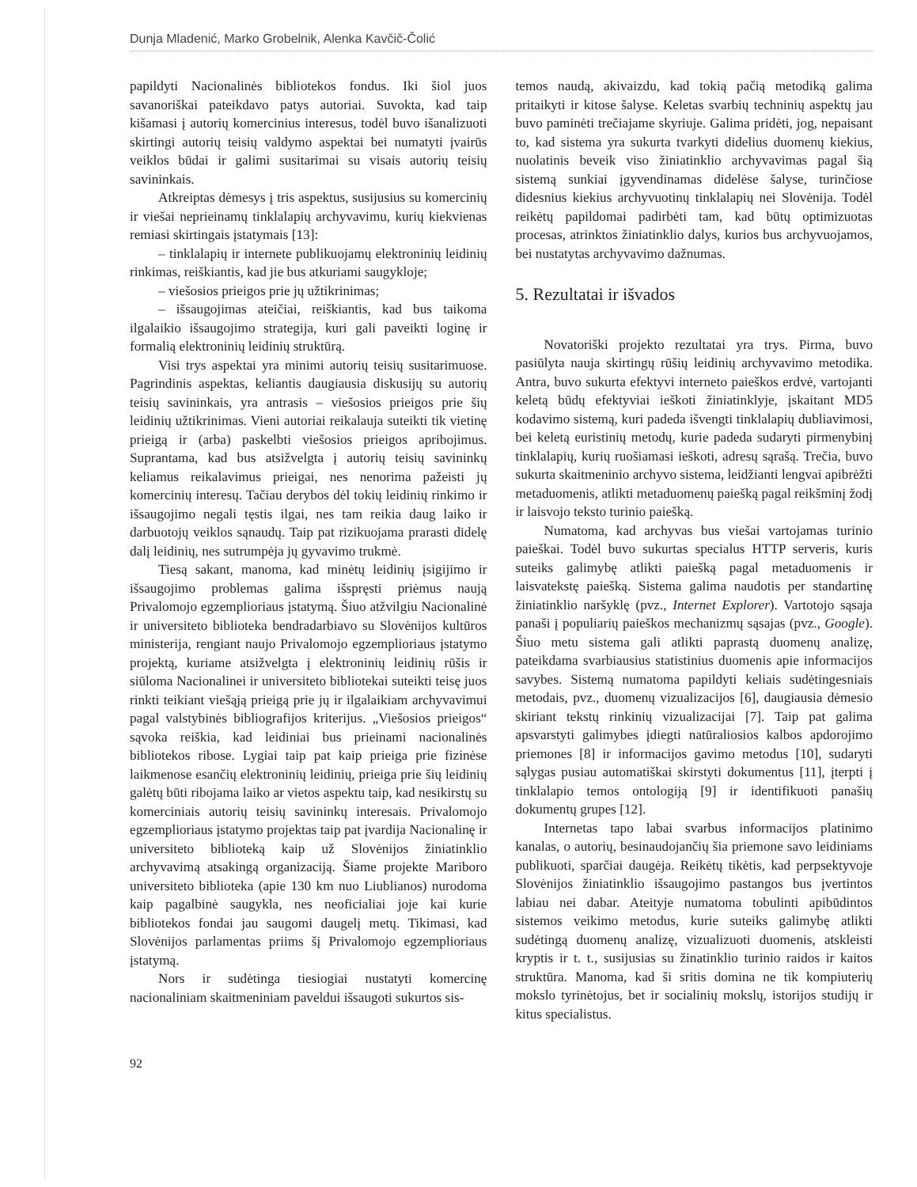Dunja Mladenić, Marko Grobelnik, Alenka Kavčič-Čolić
papildyti Nacionalinės bibliotekos fondus. Iki šiol juos savanoriškai pateikdavo patys autoriai. Suvokta, kad taip kišamasi į autorių komercinius interesus, todėl buvo išanalizuoti skirtingi autorių teisių valdymo aspektai bei numatyti įvairūs veiklos būdai ir galimi susitarimai su visais autorių teisių savininkais.
Atkreiptas dėmesys į tris aspektus, susijusius su komercinių ir viešai neprieinamų tinklalapių archyvavimu, kurių kiekvienas remiasi skirtingais įstatymais [13]:
– tinklalapių ir internete publikuojamų elektroninių leidinių rinkimas, reiškiantis, kad jie bus atkuriami saugykloje;
– viešosios prieigos prie jų užtikrinimas;
– išsaugojimas ateičiai, reiškiantis, kad bus taikoma ilgalaikio išsaugojimo strategija, kuri gali paveikti loginę ir formalią elektroninių leidinių struktūrą.
Visi trys aspektai yra minimi autorių teisių susitarimuose. Pagrindinis aspektas, keliantis daugiausia diskusijų su autorių teisių savininkais, yra antrasis – viešosios prieigos prie šių leidinių užtikrinimas. Vieni autoriai reikalauja suteikti tik vietinę prieigą ir (arba) paskelbti viešosios prieigos apribojimus. Suprantama, kad bus atsižvelgta į autorių teisių savininkų keliamus reikalavimus prieigai, nes nenorima pažeisti jų komercinių interesų. Tačiau derybos dėl tokių leidinių rinkimo ir išsaugojimo negali tęstis ilgai, nes tam reikia daug laiko ir darbuotojų veiklos sąnaudų. Taip pat rizikuojama prarasti didelę dalį leidinių, nes sutrumpėja jų gyvavimo trukmė.
Tiesą sakant, manoma, kad minėtų leidinių įsigijimo ir išsaugojimo problemas galima išspręsti priėmus naują Privalomojo egzemplioriaus įstatymą. Šiuo atžvilgiu Nacionalinė ir universiteto biblioteka bendradarbiavo su Slovėnijos kultūros ministerija, rengiant naujo Privalomojo egzemplioriaus įstatymo projektą, kuriame atsižvelgta į elektroninių leidinių rūšis ir siūloma Nacionalinei ir universiteto bibliotekai suteikti teisę juos rinkti teikiant viešąją prieigą prie jų ir ilgalaikiam archyvavimui pagal valstybinės bibliografijos kriterijus. „Viešosios prieigos“ sąvoka reiškia, kad leidiniai bus prieinami nacionalinės bibliotekos ribose. Lygiai taip pat kaip prieiga prie fizinėse laikmenose esančių elektroninių leidinių, prieiga prie šių leidinių galėtų būti ribojama laiko ar vietos aspektu taip, kad nesikirstų su komerciniais autorių teisių savininkų interesais. Privalomojo egzemplioriaus įstatymo projektas taip pat įvardija Nacionalinę ir universiteto biblioteką kaip už Slovėnijos žiniatinklio archyvavimą atsakingą organizaciją. Šiame projekte Mariboro universiteto biblioteka (apie 130 km nuo Liublianos) nurodoma kaip pagalbinė saugykla, nes neoficialiai joje kai kurie bibliotekos fondai jau saugomi daugelį metų. Tikimasi, kad Slovėnijos parlamentas priims šį Privalomojo egzemplioriaus įstatymą.
Nors ir sudėtinga tiesiogiai nustatyti komercinę nacionaliniam skaitmeniniam paveldui išsaugoti sukurtos sis-
92
temos naudą, akivaizdu, kad tokią pačią metodiką galima pritaikyti ir kitose šalyse. Keletas svarbių techninių aspektų jau buvo paminėti trečiajame skyriuje. Galima pridėti, jog, nepaisant to, kad sistema yra sukurta tvarkyti didelius duomenų kiekius, nuolatinis beveik viso žiniatinklio archyvavimas pagal šią sistemą sunkiai įgyvendinamas didelėse šalyse, turinčiose didesnius kiekius archyvuotinų tinklalapių nei Slovėnija. Todėl reikėtų papildomai padirbėti tam, kad būtų optimizuotas procesas, atrinktos žiniatinklio dalys, kurios bus archyvuojamos, bei nustatytas archyvavimo dažnumas.
5. Rezultatai ir išvados
Novatoriški projekto rezultatai yra trys. Pirma, buvo pasiūlyta nauja skirtingų rūšių leidinių archyvavimo metodika. Antra, buvo sukurta efektyvi interneto paieškos erdvė, vartojanti keletą būdų efektyviai ieškoti žiniatinklyje, įskaitant MD5 kodavimo sistemą, kuri padeda išvengti tinklalapių dubliavimosi, bei keletą euristinių metodų, kurie padeda sudaryti pirmenybinį tinklalapių, kurių ruošiamasi ieškoti, adresų sąrašą. Trečia, buvo sukurta skaitmeninio archyvo sistema, leidžianti lengvai apibrėžti metaduomenis, atlikti metaduomenų paiešką pagal reikšminį žodį ir laisvojo teksto turinio paiešką.
Numatoma, kad archyvas bus viešai vartojamas turinio paieškai. Todėl buvo sukurtas specialus HTTP serveris, kuris suteiks galimybę atlikti paiešką pagal metaduomenis ir laisvatekstę paiešką. Sistema galima naudotis per standartinę žiniatinklio naršyklę (pvz., Internet Explorer). Vartotojo sąsaja panaši į populiarių paieškos mechanizmų sąsajas (pvz., Google). Šiuo metu sistema gali atlikti paprastą duomenų analizę, pateikdama svarbiausius statistinius duomenis apie informacijos savybes. Sistemą numatoma papildyti keliais sudėtingesniais metodais, pvz., duomenų vizualizacijos [6], daugiausia dėmesio skiriant tekstų rinkinių vizualizacijai [7]. Taip pat galima apsvarstyti galimybes įdiegti natūraliosios kalbos apdorojimo priemones [8] ir informacijos gavimo metodus [10], sudaryti sąlygas pusiau automatiškai skirstyti dokumentus [11], įterpti į tinklalapio temos ontologiją [9] ir identifikuoti panašių dokumentų grupes [12].
Internetas tapo labai svarbus informacijos platinimo kanalas, o autorių, besinaudojančių šia priemone savo leidiniams publikuoti, sparčiai daugėja. Reikėtų tikėtis, kad perpsektyvoje Slovėnijos žiniatinklio išsaugojimo pastangos bus įvertintos labiau nei dabar. Ateityje numatoma tobulinti apibūdintos sistemos veikimo metodus, kurie suteiks galimybę atlikti sudėtingą duomenų analizę, vizualizuoti duomenis, atskleisti kryptis ir t. t., susijusias su žinatinklio turinio raidos ir kaitos struktūra. Manoma, kad ši sritis domina ne tik kompiuterių mokslo tyrinėtojus, bet ir socialinių mokslų, istorijos studijų ir kitus specialistus.